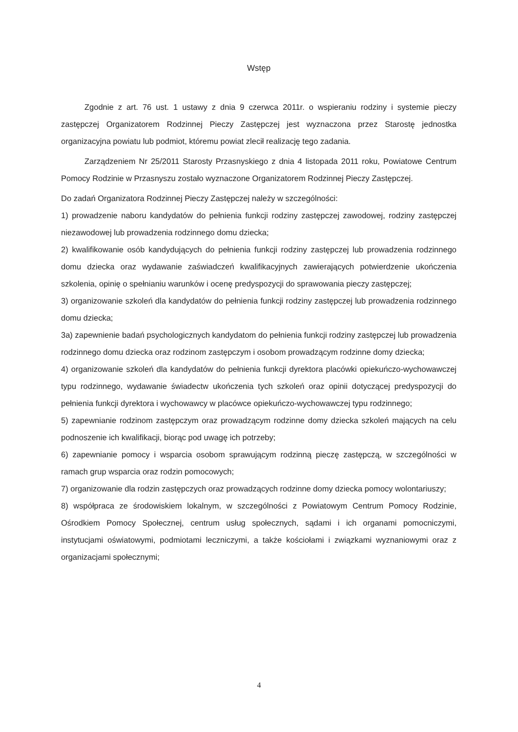Wstęp
Zgodnie z art. 76 ust. 1 ustawy z dnia 9 czerwca 2011r. o wspieraniu rodziny i systemie pieczy zastępczej Organizatorem Rodzinnej Pieczy Zastępczej jest wyznaczona przez Starostę jednostka organizacyjna powiatu lub podmiot, któremu powiat zlecił realizację tego zadania.
Zarządzeniem Nr 25/2011 Starosty Przasnyskiego z dnia 4 listopada 2011 roku, Powiatowe Centrum Pomocy Rodzinie w Przasnyszu zostało wyznaczone Organizatorem Rodzinnej Pieczy Zastępczej.
Do zadań Organizatora Rodzinnej Pieczy Zastępczej należy w szczególności:
1) prowadzenie naboru kandydatów do pełnienia funkcji rodziny zastępczej zawodowej, rodziny zastępczej niezawodowej lub prowadzenia rodzinnego domu dziecka;
2) kwalifikowanie osób kandydujących do pełnienia funkcji rodziny zastępczej lub prowadzenia rodzinnego domu dziecka oraz wydawanie zaświadczeń kwalifikacyjnych zawierających potwierdzenie ukończenia szkolenia, opinię o spełnianiu warunków i ocenę predyspozycji do sprawowania pieczy zastępczej;
3) organizowanie szkoleń dla kandydatów do pełnienia funkcji rodziny zastępczej lub prowadzenia rodzinnego domu dziecka;
3a) zapewnienie badań psychologicznych kandydatom do pełnienia funkcji rodziny zastępczej lub prowadzenia rodzinnego domu dziecka oraz rodzinom zastępczym i osobom prowadzącym rodzinne domy dziecka;
4) organizowanie szkoleń dla kandydatów do pełnienia funkcji dyrektora placówki opiekuńczo-wychowawczej typu rodzinnego, wydawanie świadectw ukończenia tych szkoleń oraz opinii dotyczącej predyspozycji do pełnienia funkcji dyrektora i wychowawcy w placówce opiekuńczo-wychowawczej typu rodzinnego;
5) zapewnianie rodzinom zastępczym oraz prowadzącym rodzinne domy dziecka szkoleń mających na celu podnoszenie ich kwalifikacji, biorąc pod uwagę ich potrzeby;
6) zapewnianie pomocy i wsparcia osobom sprawującym rodzinną pieczę zastępczą, w szczególności w ramach grup wsparcia oraz rodzin pomocowych;
7) organizowanie dla rodzin zastępczych oraz prowadzących rodzinne domy dziecka pomocy wolontariuszy;
8) współpraca ze środowiskiem lokalnym, w szczególności z Powiatowym Centrum Pomocy Rodzinie, Ośrodkiem Pomocy Społecznej, centrum usług społecznych, sądami i ich organami pomocniczymi, instytucjami oświatowymi, podmiotami leczniczymi, a także kościołami i związkami wyznaniowymi oraz z organizacjami społecznymi;
4